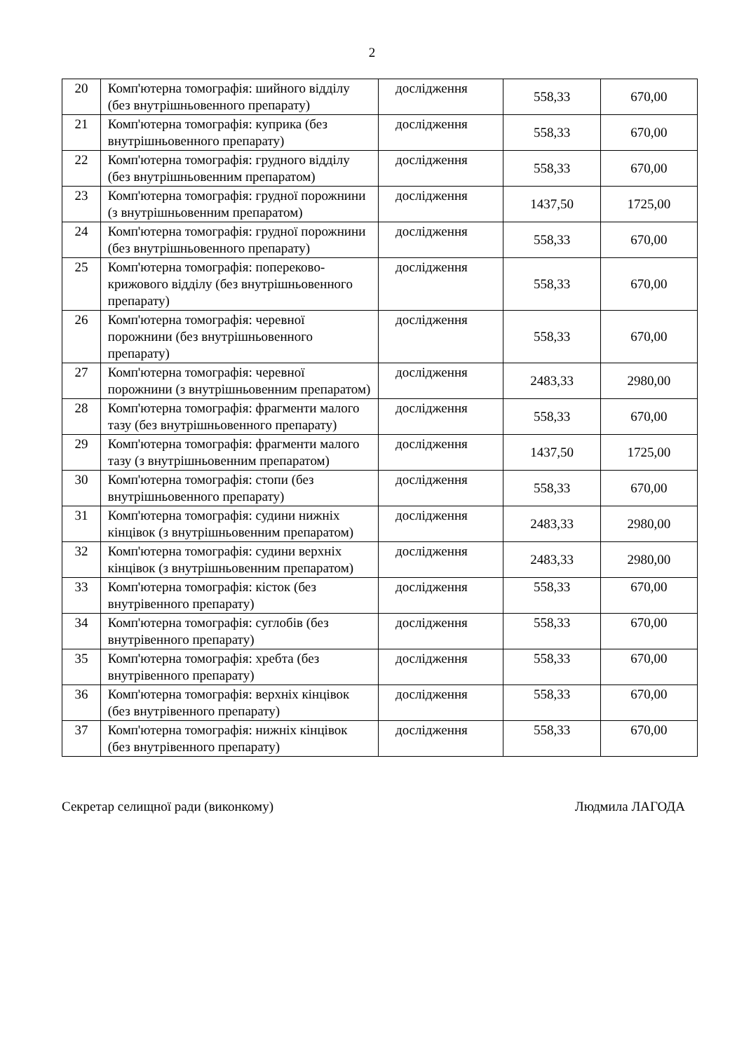2
| 20 | Комп'ютерна томографія: шийного відділу (без внутрішньовенного препарату) | дослідження | 558,33 | 670,00 |
| 21 | Комп'ютерна томографія: куприка (без внутрішньовенного препарату) | дослідження | 558,33 | 670,00 |
| 22 | Комп'ютерна томографія: грудного відділу (без внутрішньовенним препаратом) | дослідження | 558,33 | 670,00 |
| 23 | Комп'ютерна томографія: грудної порожнини (з внутрішньовенним препаратом) | дослідження | 1437,50 | 1725,00 |
| 24 | Комп'ютерна томографія: грудної порожнини (без внутрішньовенного препарату) | дослідження | 558,33 | 670,00 |
| 25 | Комп'ютерна томографія: попереково-крижового відділу (без внутрішньовенного препарату) | дослідження | 558,33 | 670,00 |
| 26 | Комп'ютерна томографія: черевної порожнини (без внутрішньовенного препарату) | дослідження | 558,33 | 670,00 |
| 27 | Комп'ютерна томографія: черевної порожнини (з внутрішньовенним препаратом) | дослідження | 2483,33 | 2980,00 |
| 28 | Комп'ютерна томографія: фрагменти малого тазу (без внутрішньовенного препарату) | дослідження | 558,33 | 670,00 |
| 29 | Комп'ютерна томографія: фрагменти малого тазу (з внутрішньовенним препаратом) | дослідження | 1437,50 | 1725,00 |
| 30 | Комп'ютерна томографія: стопи (без внутрішньовенного препарату) | дослідження | 558,33 | 670,00 |
| 31 | Комп'ютерна томографія: судини нижніх кінцівок (з внутрішньовенним препаратом) | дослідження | 2483,33 | 2980,00 |
| 32 | Комп'ютерна томографія: судини верхніх кінцівок (з внутрішньовенним препаратом) | дослідження | 2483,33 | 2980,00 |
| 33 | Комп'ютерна томографія: кісток (без внутрівенного препарату) | дослідження | 558,33 | 670,00 |
| 34 | Комп'ютерна томографія: суглобів (без внутрівенного препарату) | дослідження | 558,33 | 670,00 |
| 35 | Комп'ютерна томографія: хребта (без внутрівенного препарату) | дослідження | 558,33 | 670,00 |
| 36 | Комп'ютерна томографія: верхніх кінцівок (без внутрівенного препарату) | дослідження | 558,33 | 670,00 |
| 37 | Комп'ютерна томографія: нижніх кінцівок (без внутрівенного препарату) | дослідження | 558,33 | 670,00 |
Секретар селищної ради (виконкому) Людмила ЛАГОДА